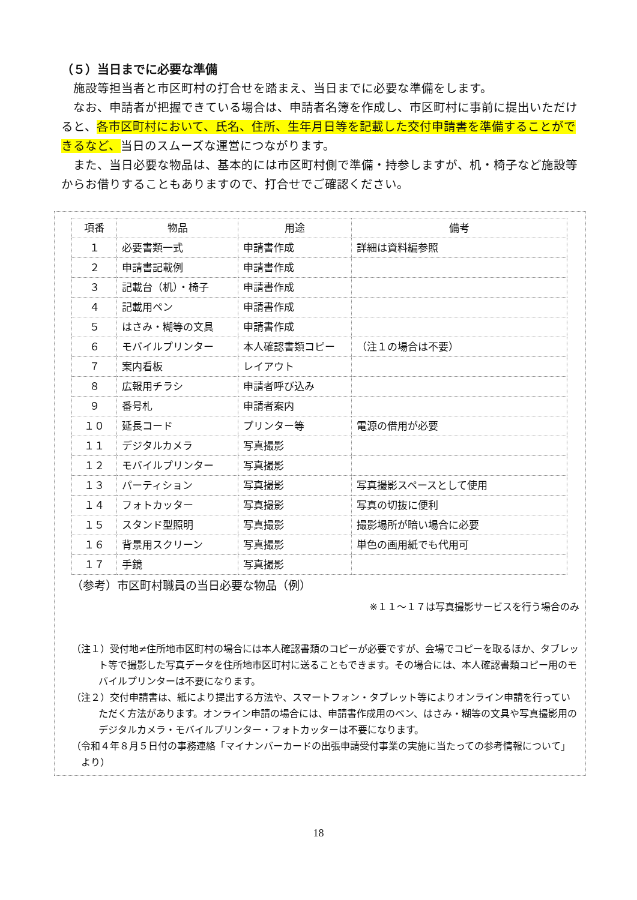（５）当日までに必要な準備
施設等担当者と市区町村の打合せを踏まえ、当日までに必要な準備をします。
なお、申請者が把握できている場合は、申請者名簿を作成し、市区町村に事前に提出いただけると、各市区町村において、氏名、住所、生年月日等を記載した交付申請書を準備することができるなど、当日のスムーズな運営につながります。
また、当日必要な物品は、基本的には市区町村側で準備・持参しますが、机・椅子など施設等からお借りすることもありますので、打合せでご確認ください。
| 項番 | 物品 | 用途 | 備考 |
| --- | --- | --- | --- |
| １ | 必要書類一式 | 申請書作成 | 詳細は資料編参照 |
| ２ | 申請書記載例 | 申請書作成 | |
| ３ | 記載台（机）・椅子 | 申請書作成 | |
| ４ | 記載用ペン | 申請書作成 | |
| ５ | はさみ・糊等の文具 | 申請書作成 | |
| ６ | モバイルプリンター | 本人確認書類コピー | （注１の場合は不要） |
| ７ | 案内看板 | レイアウト | |
| ８ | 広報用チラシ | 申請者呼び込み | |
| ９ | 番号札 | 申請者案内 | |
| １０ | 延長コード | プリンター等 | 電源の借用が必要 |
| １１ | デジタルカメラ | 写真撮影 | |
| １２ | モバイルプリンター | 写真撮影 | |
| １３ | パーティション | 写真撮影 | 写真撮影スペースとして使用 |
| １４ | フォトカッター | 写真撮影 | 写真の切抜に便利 |
| １５ | スタンド型照明 | 写真撮影 | 撮影場所が暗い場合に必要 |
| １６ | 背景用スクリーン | 写真撮影 | 単色の画用紙でも代用可 |
| １７ | 手鏡 | 写真撮影 | |
（参考）市区町村職員の当日必要な物品（例）
※１１～１７は写真撮影サービスを行う場合のみ
（注１）受付地≠住所地市区町村の場合には本人確認書類のコピーが必要ですが、会場でコピーを取るほか、タブレット等で撮影した写真データを住所地市区町村に送ることもできます。その場合には、本人確認書類コピー用のモバイルプリンターは不要になります。
（注２）交付申請書は、紙により提出する方法や、スマートフォン・タブレット等によりオンライン申請を行っていただく方法があります。オンライン申請の場合には、申請書作成用のペン、はさみ・糊等の文具や写真撮影用のデジタルカメラ・モバイルプリンター・フォトカッターは不要になります。
（令和４年８月５日付の事務連絡「マイナンバーカードの出張申請受付事業の実施に当たっての参考情報について」より）
18